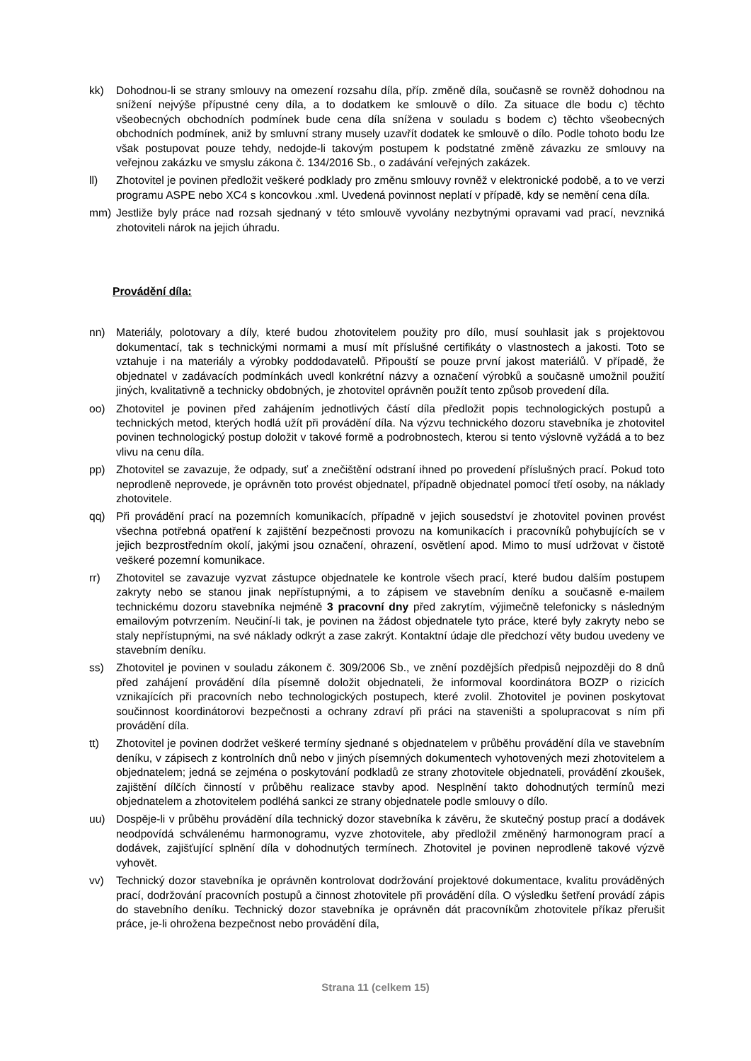kk) Dohodnou-li se strany smlouvy na omezení rozsahu díla, příp. změně díla, současně se rovněž dohodnou na snížení nejvýše přípustné ceny díla, a to dodatkem ke smlouvě o dílo. Za situace dle bodu c) těchto všeobecných obchodních podmínek bude cena díla snížena v souladu s bodem c) těchto všeobecných obchodních podmínek, aniž by smluvní strany musely uzavřít dodatek ke smlouvě o dílo. Podle tohoto bodu lze však postupovat pouze tehdy, nedojde-li takovým postupem k podstatné změně závazku ze smlouvy na veřejnou zakázku ve smyslu zákona č. 134/2016 Sb., o zadávání veřejných zakázek.
ll) Zhotovitel je povinen předložit veškeré podklady pro změnu smlouvy rovněž v elektronické podobě, a to ve verzi programu ASPE nebo XC4 s koncovkou .xml. Uvedená povinnost neplatí v případě, kdy se nemění cena díla.
mm) Jestliže byly práce nad rozsah sjednaný v této smlouvě vyvolány nezbytnými opravami vad prací, nevzniká zhotoviteli nárok na jejich úhradu.
Provádění díla:
nn) Materiály, polotovary a díly, které budou zhotovitelem použity pro dílo, musí souhlasit jak s projektovou dokumentací, tak s technickými normami a musí mít příslušné certifikáty o vlastnostech a jakosti. Toto se vztahuje i na materiály a výrobky poddodavatelů. Připouští se pouze první jakost materiálů. V případě, že objednatel v zadávacích podmínkách uvedl konkrétní názvy a označení výrobků a současně umožnil použití jiných, kvalitativně a technicky obdobných, je zhotovitel oprávněn použít tento způsob provedení díla.
oo) Zhotovitel je povinen před zahájením jednotlivých částí díla předložit popis technologických postupů a technických metod, kterých hodlá užít při provádění díla. Na výzvu technického dozoru stavebníka je zhotovitel povinen technologický postup doložit v takové formě a podrobnostech, kterou si tento výslovně vyžádá a to bez vlivu na cenu díla.
pp) Zhotovitel se zavazuje, že odpady, suť a znečištění odstraní ihned po provedení příslušných prací. Pokud toto neprodleně neprovede, je oprávněn toto provést objednatel, případně objednatel pomocí třetí osoby, na náklady zhotovitele.
qq) Při provádění prací na pozemních komunikacích, případně v jejich sousedství je zhotovitel povinen provést všechna potřebná opatření k zajištění bezpečnosti provozu na komunikacích i pracovníků pohybujících se v jejich bezprostředním okolí, jakými jsou označení, ohrazení, osvětlení apod. Mimo to musí udržovat v čistotě veškeré pozemní komunikace.
rr) Zhotovitel se zavazuje vyzvat zástupce objednatele ke kontrole všech prací, které budou dalším postupem zakryty nebo se stanou jinak nepřístupnými, a to zápisem ve stavebním deníku a současně e-mailem technickému dozoru stavebníka nejméně 3 pracovní dny před zakrytím, výjimečně telefonicky s následným emailovým potvrzením. Neučiní-li tak, je povinen na žádost objednatele tyto práce, které byly zakryty nebo se staly nepřístupnými, na své náklady odkrýt a zase zakrýt. Kontaktní údaje dle předchozí věty budou uvedeny ve stavebním deníku.
ss) Zhotovitel je povinen v souladu zákonem č. 309/2006 Sb., ve znění pozdějších předpisů nejpozději do 8 dnů před zahájení provádění díla písemně doložit objednateli, že informoval koordinátora BOZP o rizicích vznikajících při pracovních nebo technologických postupech, které zvolil. Zhotovitel je povinen poskytovat součinnost koordinátorovi bezpečnosti a ochrany zdraví při práci na staveništi a spolupracovat s ním při provádění díla.
tt) Zhotovitel je povinen dodržet veškeré termíny sjednané s objednatelem v průběhu provádění díla ve stavebním deníku, v zápisech z kontrolních dnů nebo v jiných písemných dokumentech vyhotovených mezi zhotovitelem a objednatelem; jedná se zejména o poskytování podkladů ze strany zhotovitele objednateli, provádění zkoušek, zajištění dílčích činností v průběhu realizace stavby apod. Nesplnění takto dohodnutých termínů mezi objednatelem a zhotovitelem podléhá sankci ze strany objednatele podle smlouvy o dílo.
uu) Dospěje-li v průběhu provádění díla technický dozor stavebníka k závěru, že skutečný postup prací a dodávek neodpovídá schválenému harmonogramu, vyzve zhotovitele, aby předložil změněný harmonogram prací a dodávek, zajišťující splnění díla v dohodnutých termínech. Zhotovitel je povinen neprodleně takové výzvě vyhovět.
vv) Technický dozor stavebníka je oprávněn kontrolovat dodržování projektové dokumentace, kvalitu prováděných prací, dodržování pracovních postupů a činnost zhotovitele při provádění díla. O výsledku šetření provádí zápis do stavebního deníku. Technický dozor stavebníka je oprávněn dát pracovníkům zhotovitele příkaz přerušit práce, je-li ohrožena bezpečnost nebo provádění díla,
Strana 11 (celkem 15)